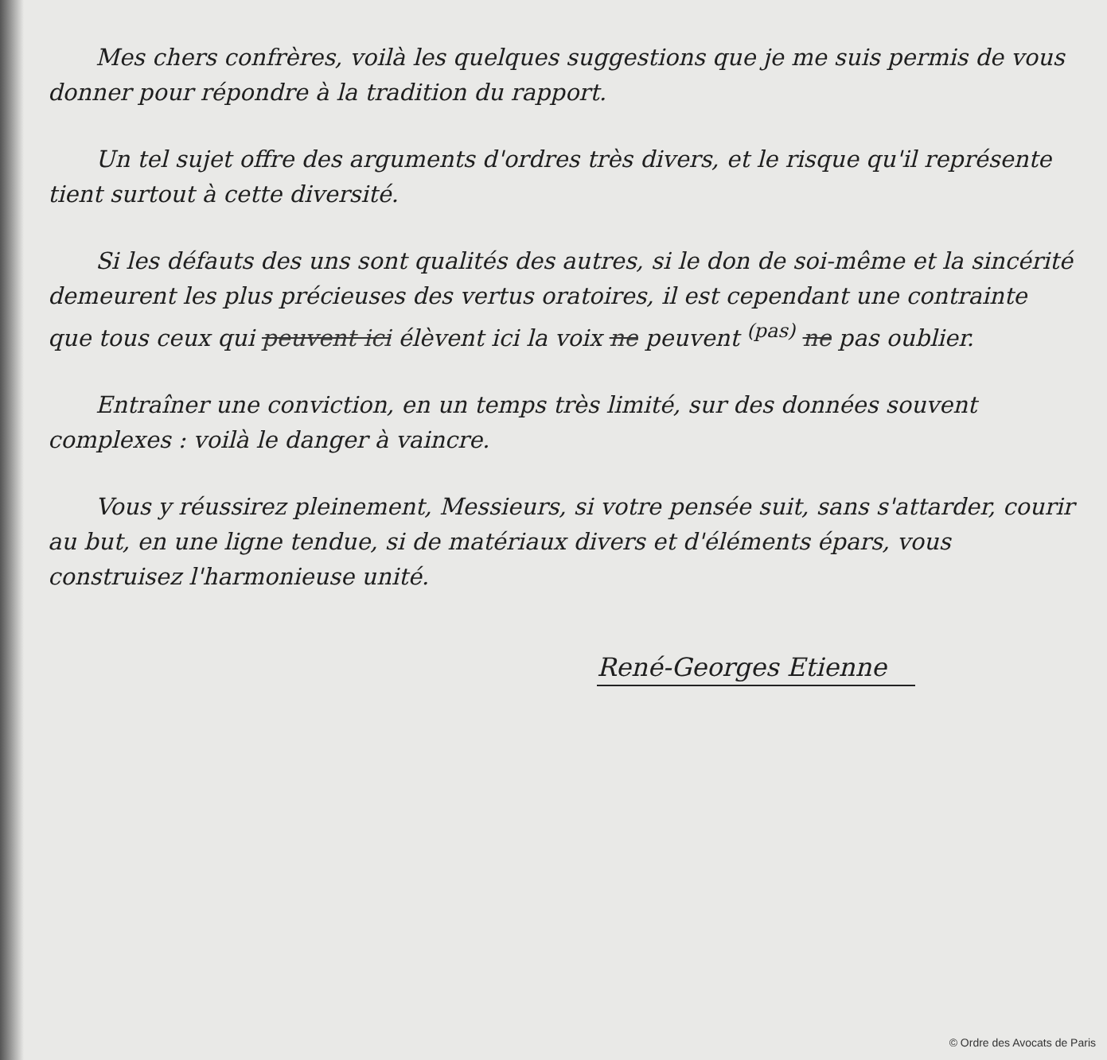Mes chers confrères, voilà les quelques suggestions que je me suis permis de vous donner pour répondre à la tradition du rapport.
Un tel sujet offre des arguments d'ordres très divers, et le risque qu'il représente tient surtout à cette diversité.
Si les défauts des uns sont qualités des autres, si le don de soi-même et la sincérité demeurent les plus précieuses des vertus oratoires, il est cependant une contrainte que tous ceux qui peuvent ici élèvent ici la voix ne peuvent <sup>(pas)</sup> ne pas oublier.
Entraîner une conviction, en un temps très limité, sur des données souvent complexes : voilà le danger à vaincre.
Vous y réussirez pleinement, Messieurs, si votre pensée suit, sans s'attarder, courir au but, en une ligne tendue, si de matériaux divers et d'éléments épars, vous construisez l'harmonieuse unité.
René-Georges Etienne
© Ordre des Avocats de Paris